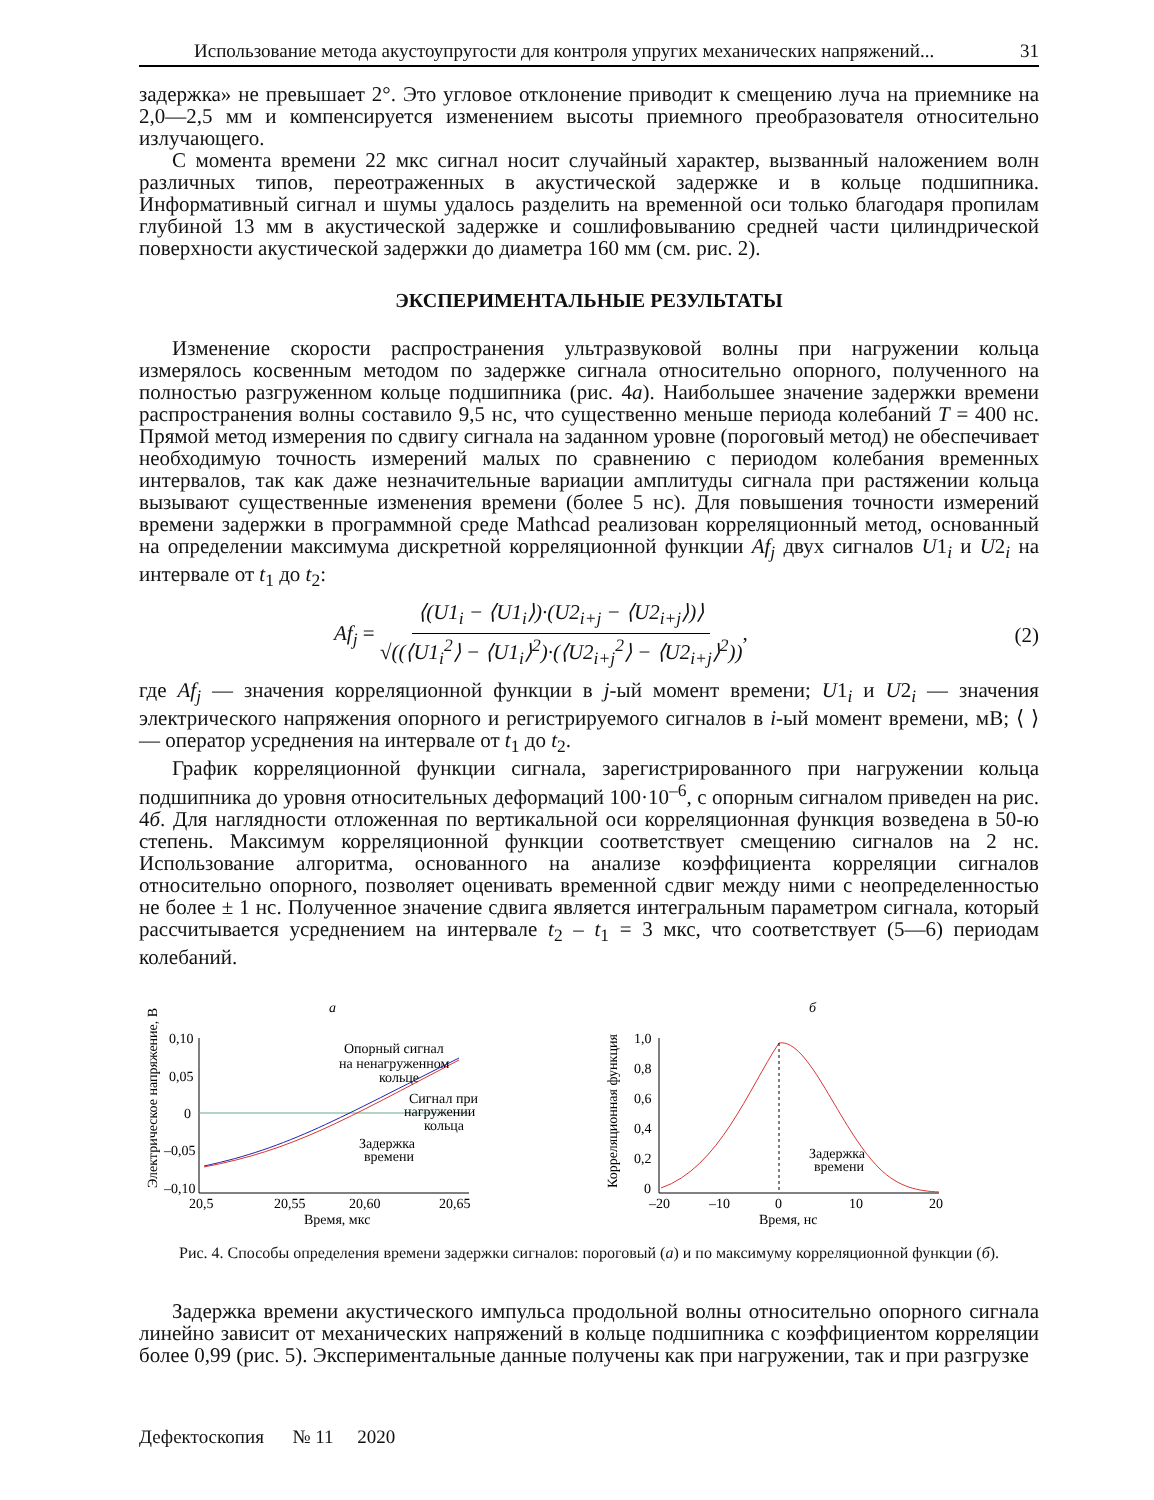Использование метода акустоупругости для контроля упругих механических напряжений... 31
задержка» не превышает 2°. Это угловое отклонение приводит к смещению луча на приемнике на 2,0—2,5 мм и компенсируется изменением высоты приемного преобразователя относительно излучающего.
С момента времени 22 мкс сигнал носит случайный характер, вызванный наложением волн различных типов, переотраженных в акустической задержке и в кольце подшипника. Информативный сигнал и шумы удалось разделить на временной оси только благодаря пропилам глубиной 13 мм в акустической задержке и сошлифовыванию средней части цилиндрической поверхности акустической задержки до диаметра 160 мм (см. рис. 2).
ЭКСПЕРИМЕНТАЛЬНЫЕ РЕЗУЛЬТАТЫ
Изменение скорости распространения ультразвуковой волны при нагружении кольца измерялось косвенным методом по задержке сигнала относительно опорного, полученного на полностью разгруженном кольце подшипника (рис. 4а). Наибольшее значение задержки времени распространения волны составило 9,5 нс, что существенно меньше периода колебаний T = 400 нс. Прямой метод измерения по сдвигу сигнала на заданном уровне (пороговый метод) не обеспечивает необходимую точность измерений малых по сравнению с периодом колебания временных интервалов, так как даже незначительные вариации амплитуды сигнала при растяжении кольца вызывают существенные изменения времени (более 5 нс). Для повышения точности измерений времени задержки в программной среде Mathcad реализован корреляционный метод, основанный на определении максимума дискретной корреляционной функции Af<sub>j</sub> двух сигналов U1<sub>i</sub> и U2<sub>i</sub> на интервале от t<sub>1</sub> до t<sub>2</sub>:
Af<sub>j</sub> = ⟨(U1<sub>i</sub> − ⟨U1<sub>i</sub>⟩)·(U2<sub>i+j</sub> − ⟨U2<sub>i+j</sub>⟩)⟩ √((⟨U1<sub>i</sub><sup>2</sup>⟩ − ⟨U1<sub>i</sub>⟩<sup>2</sup>)·(⟨U2<sub>i+j</sub><sup>2</sup>⟩ − ⟨U2<sub>i+j</sub>⟩<sup>2</sup>)), (2)
где Af<sub>j</sub> — значения корреляционной функции в j-ый момент времени; U1<sub>i</sub> и U2<sub>i</sub> — значения электрического напряжения опорного и регистрируемого сигналов в i-ый момент времени, мВ; ⟨ ⟩ — оператор усреднения на интервале от t<sub>1</sub> до t<sub>2</sub>.
График корреляционной функции сигнала, зарегистрированного при нагружении кольца подшипника до уровня относительных деформаций 100·10<sup>–6</sup>, с опорным сигналом приведен на рис. 4б. Для наглядности отложенная по вертикальной оси корреляционная функция возведена в 50-ю степень. Максимум корреляционной функции соответствует смещению сигналов на 2 нс. Использование алгоритма, основанного на анализе коэффициента корреляции сигналов относительно опорного, позволяет оценивать временной сдвиг между ними с неопределенностью не более ± 1 нс. Полученное значение сдвига является интегральным параметром сигнала, который рассчитывается усреднением на интервале t<sub>2</sub> – t<sub>1</sub> = 3 мкс, что соответствует (5—6) периодам колебаний.
а
Электрическое напряжение, В
0,10
0,05
0
–0,05
–0,10
Опорный сигнал
на ненагруженном
кольце
Сигнал при
нагружении
кольца
Задержка
времени
20,5
20,55
20,60
20,65
Время, мкс
б
Корреляционная функция
1,0
0,8
0,6
0,4
0,2
0
Задержка
времени
–20
–10
0
10
20
Время, нс
Рис. 4. Способы определения времени задержки сигналов: пороговый (а) и по максимуму корреляционной функции (б).
Задержка времени акустического импульса продольной волны относительно опорного сигнала линейно зависит от механических напряжений в кольце подшипника с коэффициентом корреляции более 0,99 (рис. 5). Экспериментальные данные получены как при нагружении, так и при разгрузке
Дефектоскопия № 11 2020